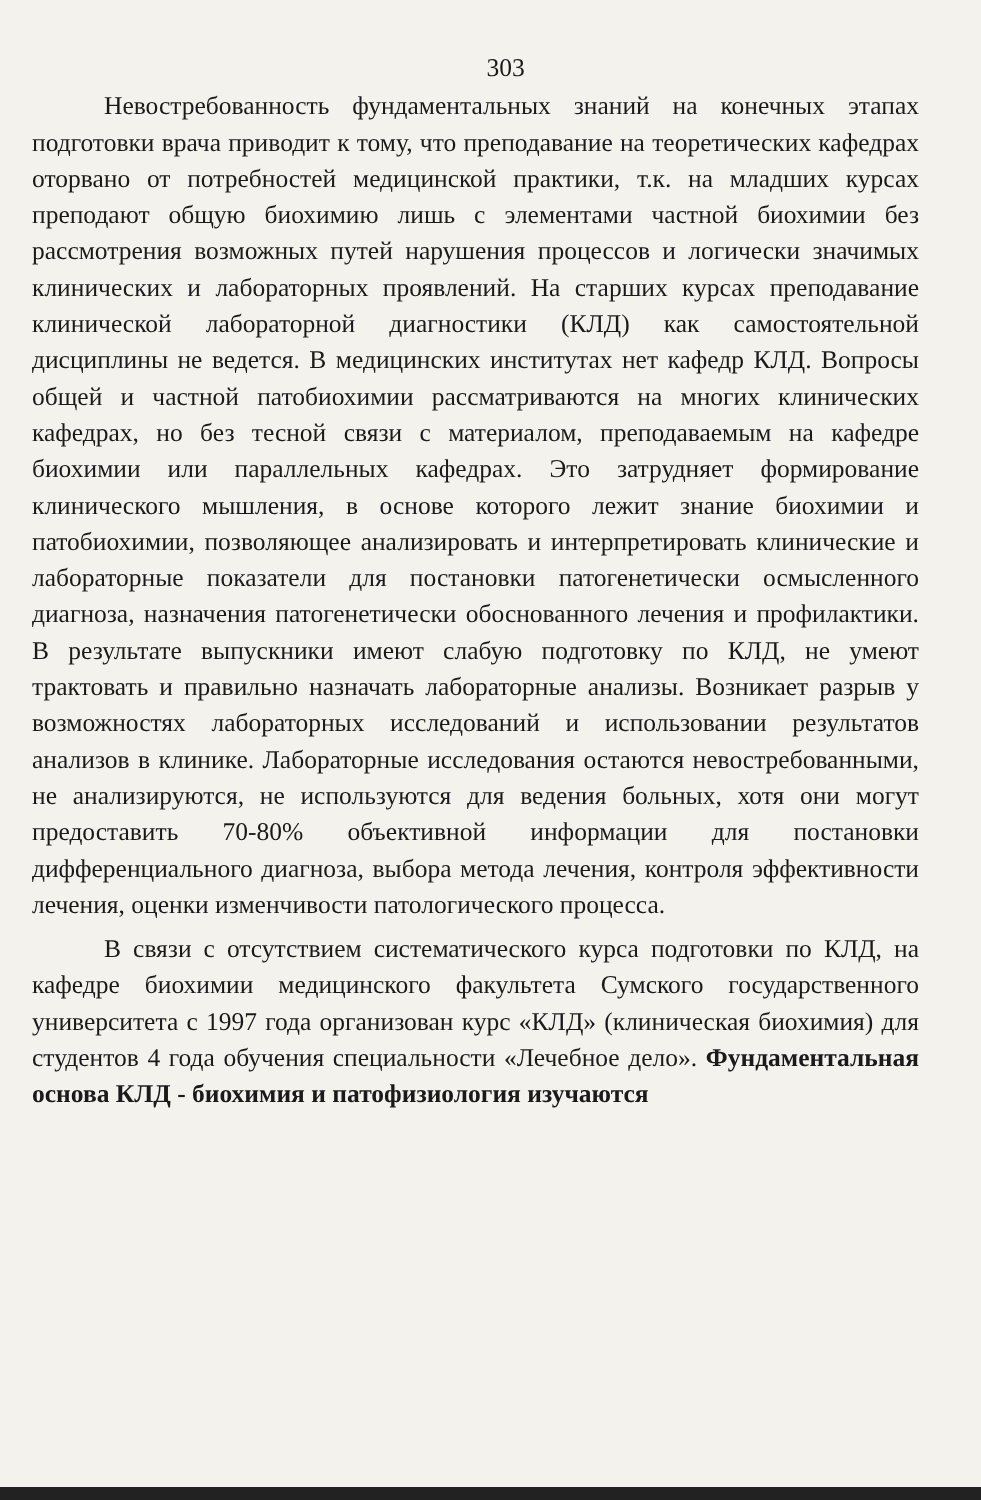303
Невостребованность фундаментальных знаний на конечных этапах подготовки врача приводит к тому, что преподавание на теоретических кафедрах оторвано от потребностей медицинской практики, т.к. на младших курсах преподают общую биохимию лишь с элементами частной биохимии без рассмотрения возможных путей нарушения процессов и логически значимых клинических и лабораторных проявлений. На старших курсах преподавание клинической лабораторной диагностики (КЛД) как самостоятельной дисциплины не ведется. В медицинских институтах нет кафедр КЛД. Вопросы общей и частной патобиохимии рассматриваются на многих клинических кафедрах, но без тесной связи с материалом, преподаваемым на кафедре биохимии или параллельных кафедрах. Это затрудняет формирование клинического мышления, в основе которого лежит знание биохимии и патобиохимии, позволяющее анализировать и интерпретировать клинические и лабораторные показатели для постановки патогенетически осмысленного диагноза, назначения патогенетически обоснованного лечения и профилактики. В результате выпускники имеют слабую подготовку по КЛД, не умеют трактовать и правильно назначать лабораторные анализы. Возникает разрыв у возможностях лабораторных исследований и использовании результатов анализов в клинике. Лабораторные исследования остаются невостребованными, не анализируются, не используются для ведения больных, хотя они могут предоставить 70-80% объективной информации для постановки дифференциального диагноза, выбора метода лечения, контроля эффективности лечения, оценки изменчивости патологического процесса.
В связи с отсутствием систематического курса подготовки по КЛД, на кафедре биохимии медицинского факультета Сумского государственного университета с 1997 года организован курс «КЛД» (клиническая биохимия) для студентов 4 года обучения специальности «Лечебное дело». Фундаментальная основа КЛД - биохимия и патофизиология изучаются